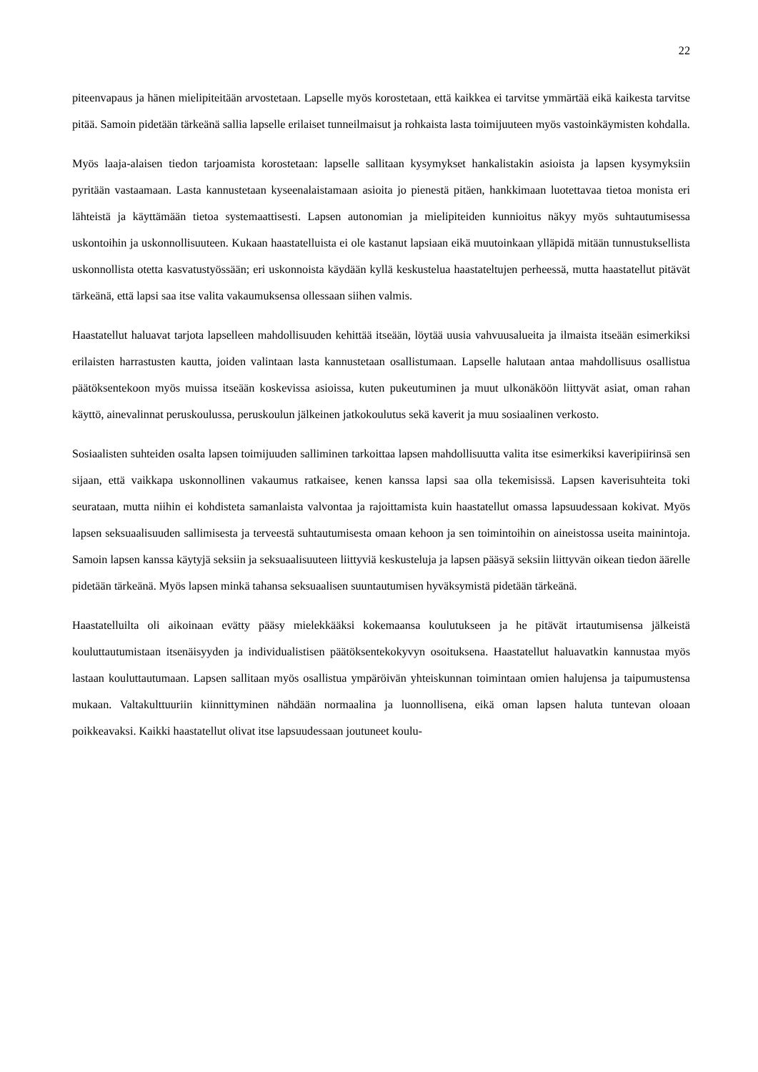22
piteenvapaus ja hänen mielipiteitään arvostetaan. Lapselle myös korostetaan, että kaikkea ei tarvitse ymmärtää eikä kaikesta tarvitse pitää. Samoin pidetään tärkeänä sallia lapselle erilaiset tunneilmaisut ja rohkaista lasta toimijuuteen myös vastoinkäymisten kohdalla.
Myös laaja-alaisen tiedon tarjoamista korostetaan: lapselle sallitaan kysymykset hankalistakin asioista ja lapsen kysymyksiin pyritään vastaamaan. Lasta kannustetaan kyseenalaistamaan asioita jo pienestä pitäen, hankkimaan luotettavaa tietoa monista eri lähteistä ja käyttämään tietoa systemaattisesti. Lapsen autonomian ja mielipiteiden kunnioitus näkyy myös suhtautumisessa uskontoihin ja uskonnollisuuteen. Kukaan haastatelluista ei ole kastanut lapsiaan eikä muutoinkaan ylläpidä mitään tunnustuksellista uskonnollista otetta kasvatustyössään; eri uskonnoista käydään kyllä keskustelua haastateltujen perheessä, mutta haastatellut pitävät tärkeänä, että lapsi saa itse valita vakaumuksensa ollessaan siihen valmis.
Haastatellut haluavat tarjota lapselleen mahdollisuuden kehittää itseään, löytää uusia vahvuusalueita ja ilmaista itseään esimerkiksi erilaisten harrastusten kautta, joiden valintaan lasta kannustetaan osallistumaan. Lapselle halutaan antaa mahdollisuus osallistua päätöksentekoon myös muissa itseään koskevissa asioissa, kuten pukeutuminen ja muut ulkonäköön liittyvät asiat, oman rahan käyttö, ainevalinnat peruskoulussa, peruskoulun jälkeinen jatkokoulutus sekä kaverit ja muu sosiaalinen verkosto.
Sosiaalisten suhteiden osalta lapsen toimijuuden salliminen tarkoittaa lapsen mahdollisuutta valita itse esimerkiksi kaveripiirinsä sen sijaan, että vaikkapa uskonnollinen vakaumus ratkaisee, kenen kanssa lapsi saa olla tekemisissä. Lapsen kaverisuhteita toki seurataan, mutta niihin ei kohdisteta samanlaista valvontaa ja rajoittamista kuin haastatellut omassa lapsuudessaan kokivat. Myös lapsen seksuaalisuuden sallimisesta ja terveestä suhtautumisesta omaan kehoon ja sen toimintoihin on aineistossa useita mainintoja. Samoin lapsen kanssa käytyjä seksiin ja seksuaalisuuteen liittyviä keskusteluja ja lapsen pääsyä seksiin liittyvän oikean tiedon äärelle pidetään tärkeänä. Myös lapsen minkä tahansa seksuaalisen suuntautumisen hyväksymistä pidetään tärkeänä.
Haastatelluilta oli aikoinaan evätty pääsy mielekkääksi kokemaansa koulutukseen ja he pitävät irtautumisensa jälkeistä kouluttautumistaan itsenäisyyden ja individualistisen päätöksentekokyvyn osoituksena. Haastatellut haluavatkin kannustaa myös lastaan kouluttautumaan. Lapsen sallitaan myös osallistua ympäröivän yhteiskunnan toimintaan omien halujensa ja taipumustensa mukaan. Valtakulttuuriin kiinnittyminen nähdään normaalina ja luonnollisena, eikä oman lapsen haluta tuntevan oloaan poikkeavaksi. Kaikki haastatellut olivat itse lapsuudessaan joutuneet koulu-